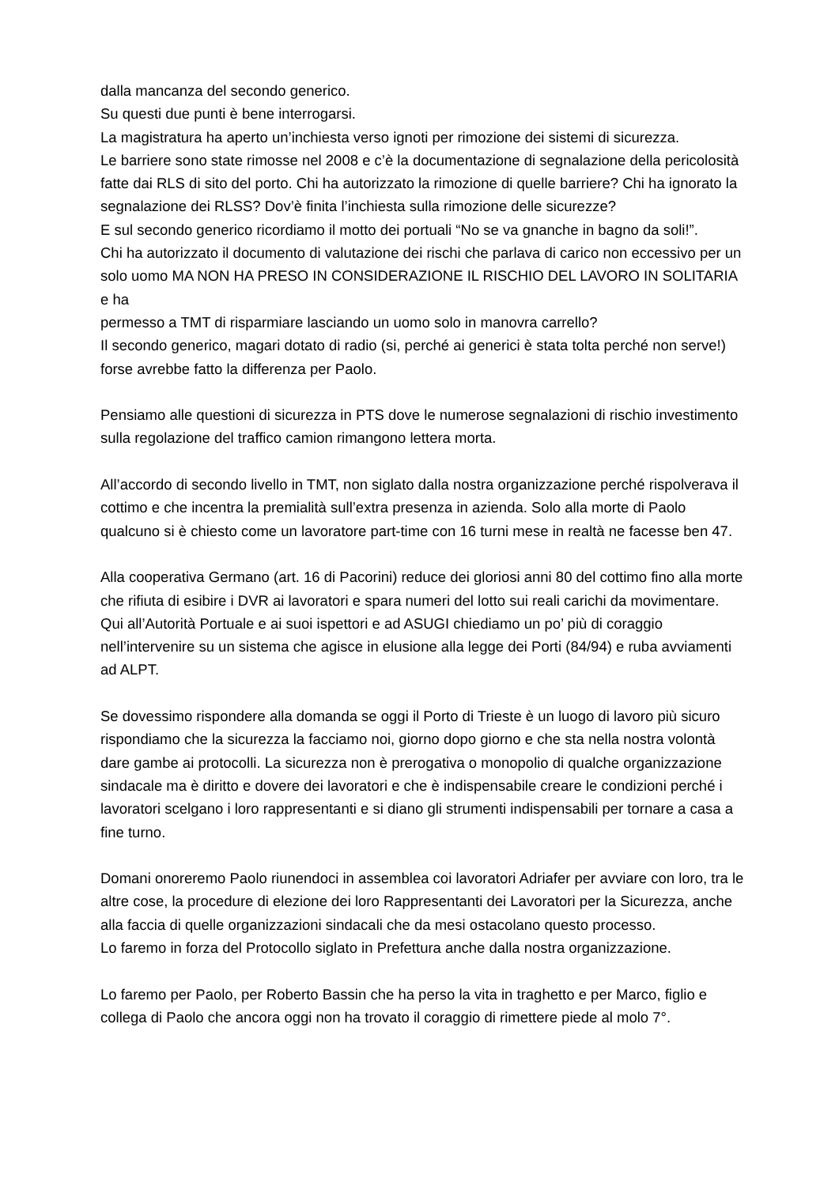dalla mancanza del secondo generico.
Su questi due punti è bene interrogarsi.
La magistratura ha aperto un’inchiesta verso ignoti per rimozione dei sistemi di sicurezza.
Le barriere sono state rimosse nel 2008 e c’è la documentazione di segnalazione della pericolosità fatte dai RLS di sito del porto. Chi ha autorizzato la rimozione di quelle barriere? Chi ha ignorato la segnalazione dei RLSS? Dov’è finita l’inchiesta sulla rimozione delle sicurezze?
E sul secondo generico ricordiamo il motto dei portuali “No se va gnanche in bagno da soli!”.
Chi ha autorizzato il documento di valutazione dei rischi che parlava di carico non eccessivo per un solo uomo MA NON HA PRESO IN CONSIDERAZIONE IL RISCHIO DEL LAVORO IN SOLITARIA e ha
permesso a TMT di risparmiare lasciando un uomo solo in manovra carrello?
Il secondo generico, magari dotato di radio (si, perché ai generici è stata tolta perché non serve!) forse avrebbe fatto la differenza per Paolo.
Pensiamo alle questioni di sicurezza in PTS dove le numerose segnalazioni di rischio investimento sulla regolazione del traffico camion rimangono lettera morta.
All’accordo di secondo livello in TMT, non siglato dalla nostra organizzazione perché rispolverava il cottimo e che incentra la premialità sull’extra presenza in azienda. Solo alla morte di Paolo qualcuno si è chiesto come un lavoratore part-time con 16 turni mese in realtà ne facesse ben 47.
Alla cooperativa Germano (art. 16 di Pacorini) reduce dei gloriosi anni 80 del cottimo fino alla morte che rifiuta di esibire i DVR ai lavoratori e spara numeri del lotto sui reali carichi da movimentare. Qui all’Autorità Portuale e ai suoi ispettori e ad ASUGI chiediamo un po’ più di coraggio nell’intervenire su un sistema che agisce in elusione alla legge dei Porti (84/94) e ruba avviamenti ad ALPT.
Se dovessimo rispondere alla domanda se oggi il Porto di Trieste è un luogo di lavoro più sicuro rispondiamo che la sicurezza la facciamo noi, giorno dopo giorno e che sta nella nostra volontà dare gambe ai protocolli. La sicurezza non è prerogativa o monopolio di qualche organizzazione sindacale ma è diritto e dovere dei lavoratori e che è indispensabile creare le condizioni perché i lavoratori scelgano i loro rappresentanti e si diano gli strumenti indispensabili per tornare a casa a fine turno.
Domani onoreremo Paolo riunendoci in assemblea coi lavoratori Adriafer per avviare con loro, tra le altre cose, la procedure di elezione dei loro Rappresentanti dei Lavoratori per la Sicurezza, anche alla faccia di quelle organizzazioni sindacali che da mesi ostacolano questo processo.
Lo faremo in forza del Protocollo siglato in Prefettura anche dalla nostra organizzazione.
Lo faremo per Paolo, per Roberto Bassin che ha perso la vita in traghetto e per Marco, figlio e collega di Paolo che ancora oggi non ha trovato il coraggio di rimettere piede al molo 7°.